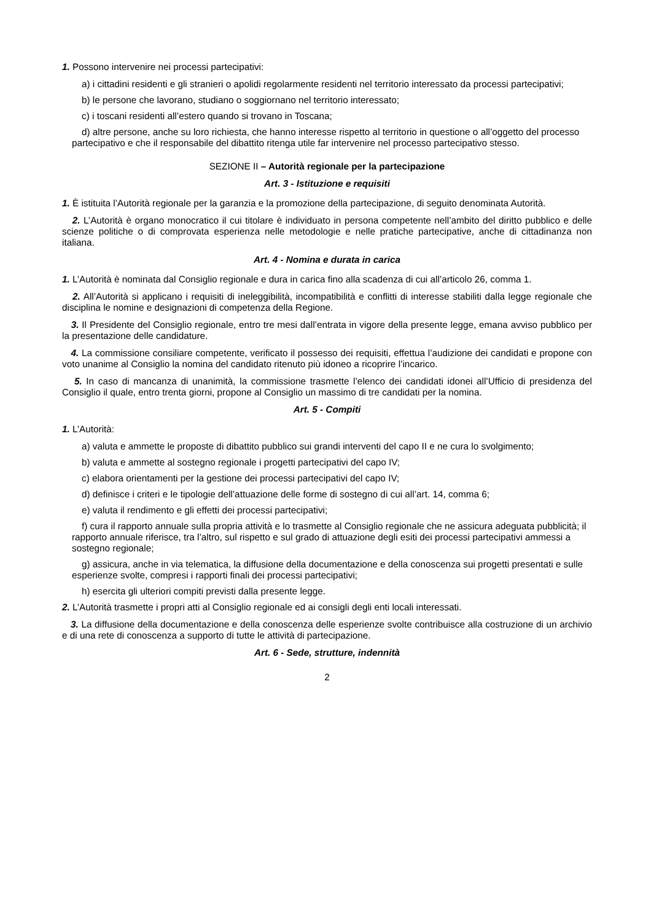1. Possono intervenire nei processi partecipativi:
a) i cittadini residenti e gli stranieri o apolidi regolarmente residenti nel territorio interessato da processi partecipativi;
b) le persone che lavorano, studiano o soggiornano nel territorio interessato;
c) i toscani residenti all’estero quando si trovano in Toscana;
d) altre persone, anche su loro richiesta, che hanno interesse rispetto al territorio in questione o all’oggetto del processo partecipativo e che il responsabile del dibattito ritenga utile far intervenire nel processo partecipativo stesso.
SEZIONE II – Autorità regionale per la partecipazione
Art. 3 - Istituzione e requisiti
1. È istituita l’Autorità regionale per la garanzia e la promozione della partecipazione, di seguito denominata Autorità.
2. L’Autorità è organo monocratico il cui titolare è individuato in persona competente nell’ambito del diritto pubblico e delle scienze politiche o di comprovata esperienza nelle metodologie e nelle pratiche partecipative, anche di cittadinanza non italiana.
Art. 4 - Nomina e durata in carica
1. L’Autorità è nominata dal Consiglio regionale e dura in carica fino alla scadenza di cui all’articolo 26, comma 1.
2. All’Autorità si applicano i requisiti di ineleggibilità, incompatibilità e conflitti di interesse stabiliti dalla legge regionale che disciplina le nomine e designazioni di competenza della Regione.
3. Il Presidente del Consiglio regionale, entro tre mesi dall’entrata in vigore della presente legge, emana avviso pubblico per la presentazione delle candidature.
4. La commissione consiliare competente, verificato il possesso dei requisiti, effettua l’audizione dei candidati e propone con voto unanime al Consiglio la nomina del candidato ritenuto più idoneo a ricoprire l’incarico.
5. In caso di mancanza di unanimità, la commissione trasmette l’elenco dei candidati idonei all’Ufficio di presidenza del Consiglio il quale, entro trenta giorni, propone al Consiglio un massimo di tre candidati per la nomina.
Art. 5 - Compiti
1. L’Autorità:
a) valuta e ammette le proposte di dibattito pubblico sui grandi interventi del capo II e ne cura lo svolgimento;
b) valuta e ammette al sostegno regionale i progetti partecipativi del capo IV;
c) elabora orientamenti per la gestione dei processi partecipativi del capo IV;
d) definisce i criteri e le tipologie dell’attuazione delle forme di sostegno di cui all’art. 14, comma 6;
e) valuta il rendimento e gli effetti dei processi partecipativi;
f) cura il rapporto annuale sulla propria attività e lo trasmette al Consiglio regionale che ne assicura adeguata pubblicità; il rapporto annuale riferisce, tra l’altro, sul rispetto e sul grado di attuazione degli esiti dei processi partecipativi ammessi a sostegno regionale;
g) assicura, anche in via telematica, la diffusione della documentazione e della conoscenza sui progetti presentati e sulle esperienze svolte, compresi i rapporti finali dei processi partecipativi;
h) esercita gli ulteriori compiti previsti dalla presente legge.
2. L’Autorità trasmette i propri atti al Consiglio regionale ed ai consigli degli enti locali interessati.
3. La diffusione della documentazione e della conoscenza delle esperienze svolte contribuisce alla costruzione di un archivio e di una rete di conoscenza a supporto di tutte le attività di partecipazione.
Art. 6 - Sede, strutture, indennità
2